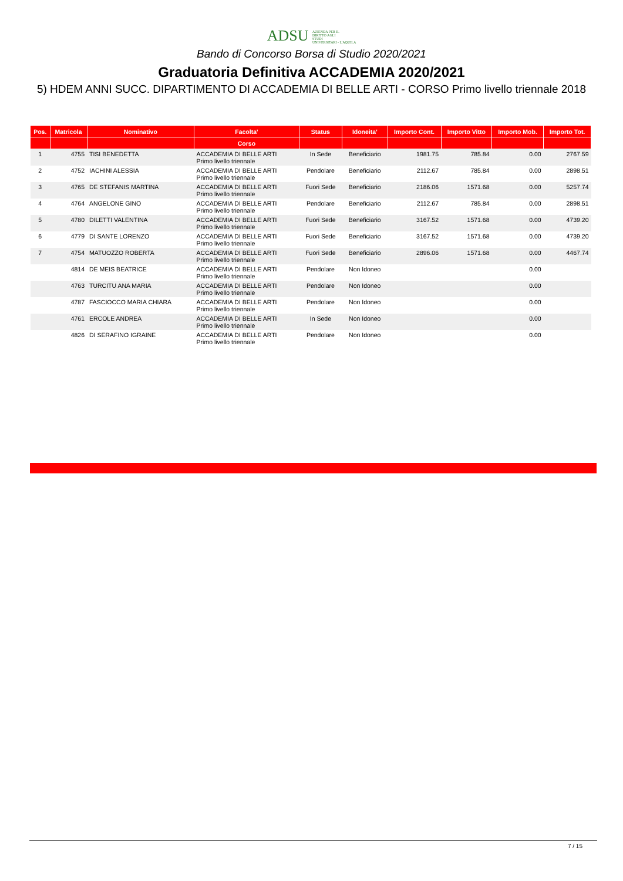ADSU AZIENDA PER IL
DIRITTO AGLI
STUDI
UNIVERSITARI - L'AQUILA
Bando di Concorso Borsa di Studio 2020/2021
Graduatoria Definitiva ACCADEMIA 2020/2021
5) HDEM ANNI SUCC. DIPARTIMENTO DI ACCADEMIA DI BELLE ARTI - CORSO Primo livello triennale 2018
| Pos. | Matricola | Nominativo | Facolta' | Status | Idoneita' | Importo Cont. | Importo Vitto | Importo Mob. | Importo Tot. |
| --- | --- | --- | --- | --- | --- | --- | --- | --- | --- |
| | | | Corso | | | | | | |
| 1 | 4755 | TISI BENEDETTA | ACCADEMIA DI BELLE ARTI Primo livello triennale | In Sede | Beneficiario | 1981.75 | 785.84 | 0.00 | 2767.59 |
| 2 | 4752 | IACHINI ALESSIA | ACCADEMIA DI BELLE ARTI Primo livello triennale | Pendolare | Beneficiario | 2112.67 | 785.84 | 0.00 | 2898.51 |
| 3 | 4765 | DE STEFANIS MARTINA | ACCADEMIA DI BELLE ARTI Primo livello triennale | Fuori Sede | Beneficiario | 2186.06 | 1571.68 | 0.00 | 5257.74 |
| 4 | 4764 | ANGELONE GINO | ACCADEMIA DI BELLE ARTI Primo livello triennale | Pendolare | Beneficiario | 2112.67 | 785.84 | 0.00 | 2898.51 |
| 5 | 4780 | DILETTI VALENTINA | ACCADEMIA DI BELLE ARTI Primo livello triennale | Fuori Sede | Beneficiario | 3167.52 | 1571.68 | 0.00 | 4739.20 |
| 6 | 4779 | DI SANTE LORENZO | ACCADEMIA DI BELLE ARTI Primo livello triennale | Fuori Sede | Beneficiario | 3167.52 | 1571.68 | 0.00 | 4739.20 |
| 7 | 4754 | MATUOZZO ROBERTA | ACCADEMIA DI BELLE ARTI Primo livello triennale | Fuori Sede | Beneficiario | 2896.06 | 1571.68 | 0.00 | 4467.74 |
| | 4814 | DE MEIS BEATRICE | ACCADEMIA DI BELLE ARTI Primo livello triennale | Pendolare | Non Idoneo | | | 0.00 | |
| | 4763 | TURCITU ANA MARIA | ACCADEMIA DI BELLE ARTI Primo livello triennale | Pendolare | Non Idoneo | | | 0.00 | |
| | 4787 | FASCIOCCO MARIA CHIARA | ACCADEMIA DI BELLE ARTI Primo livello triennale | Pendolare | Non Idoneo | | | 0.00 | |
| | 4761 | ERCOLE ANDREA | ACCADEMIA DI BELLE ARTI Primo livello triennale | In Sede | Non Idoneo | | | 0.00 | |
| | 4826 | DI SERAFINO IGRAINE | ACCADEMIA DI BELLE ARTI Primo livello triennale | Pendolare | Non Idoneo | | | 0.00 | |
7 / 15